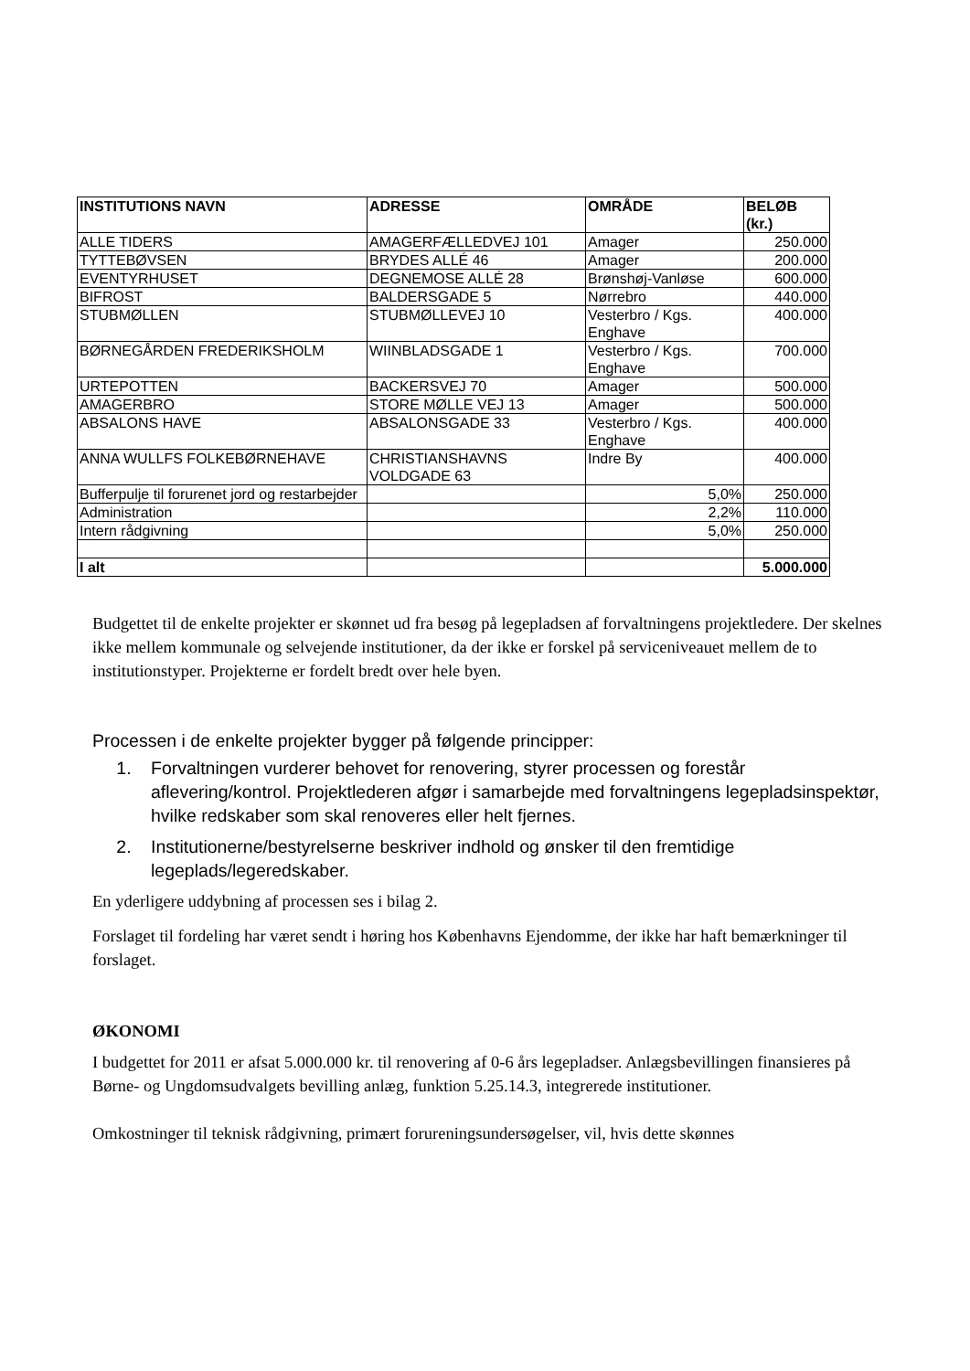| INSTITUTIONS NAVN | ADRESSE | OMRÅDE | BELØB (kr.) |
| --- | --- | --- | --- |
| ALLE TIDERS | AMAGERFÆLLEDVEJ 101 | Amager | 250.000 |
| TYTTEBØVSEN | BRYDES ALLÉ 46 | Amager | 200.000 |
| EVENTYRHUSET | DEGNEMOSE ALLÉ 28 | Brønshøj-Vanløse | 600.000 |
| BIFROST | BALDERSGADE 5 | Nørrebro | 440.000 |
| STUBMØLLEN | STUBMØLLEVEJ 10 | Vesterbro / Kgs. Enghave | 400.000 |
| BØRNEGÅRDEN FREDERIKSHOLM | WIINBLADSGADE 1 | Vesterbro / Kgs. Enghave | 700.000 |
| URTEPOTTEN | BACKERSVEJ 70 | Amager | 500.000 |
| AMAGERBRO | STORE MØLLE VEJ 13 | Amager | 500.000 |
| ABSALONS HAVE | ABSALONSGADE 33 | Vesterbro / Kgs. Enghave | 400.000 |
| ANNA WULLFS FOLKEBØRNEHAVE | CHRISTIANSHAVNS VOLDGADE 63 | Indre By | 400.000 |
| Bufferpulje til forurenet jord og restarbejder | | 5,0% | 250.000 |
| Administration | | 2,2% | 110.000 |
| Intern rådgivning | | 5,0% | 250.000 |
| I alt | | | 5.000.000 |
Budgettet til de enkelte projekter er skønnet ud fra besøg på legepladsen af forvaltningens projektledere. Der skelnes ikke mellem kommunale og selvejende institutioner, da der ikke er forskel på serviceniveauet mellem de to institutionstyper. Projekterne er fordelt bredt over hele byen.
Processen i de enkelte projekter bygger på følgende principper:
1. Forvaltningen vurderer behovet for renovering, styrer processen og forestår aflevering/kontrol. Projektlederen afgør i samarbejde med forvaltningens legepladsinspektør, hvilke redskaber som skal renoveres eller helt fjernes.
2. Institutionerne/bestyrelserne beskriver indhold og ønsker til den fremtidige legeplads/legeredskaber.
En yderligere uddybning af processen ses i bilag 2.
Forslaget til fordeling har været sendt i høring hos Københavns Ejendomme, der ikke har haft bemærkninger til forslaget.
ØKONOMI
I budgettet for 2011 er afsat 5.000.000 kr. til renovering af 0-6 års legepladser. Anlægsbevillingen finansieres på Børne- og Ungdomsudvalgets bevilling anlæg, funktion 5.25.14.3, integrerede institutioner.
Omkostninger til teknisk rådgivning, primært forureningsundersøgelser, vil, hvis dette skønnes